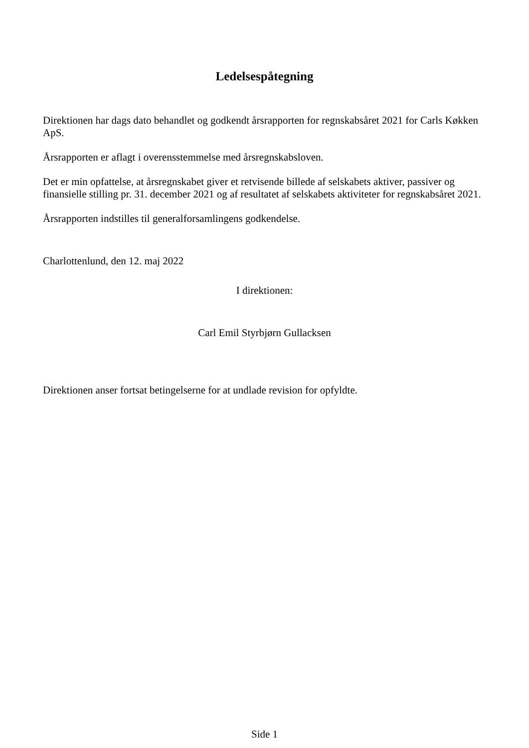Ledelsespåtegning
Direktionen har dags dato behandlet og godkendt årsrapporten for regnskabsåret 2021 for Carls Køkken ApS.
Årsrapporten er aflagt i overensstemmelse med årsregnskabsloven.
Det er min opfattelse, at årsregnskabet giver et retvisende billede af selskabets aktiver, passiver og finansielle stilling pr. 31. december 2021 og af resultatet af selskabets aktiviteter for regnskabsåret 2021.
Årsrapporten indstilles til generalforsamlingens godkendelse.
Charlottenlund, den 12. maj 2022
I direktionen:
Carl Emil Styrbjørn Gullacksen
Direktionen anser fortsat betingelserne for at undlade revision for opfyldte.
Side 1